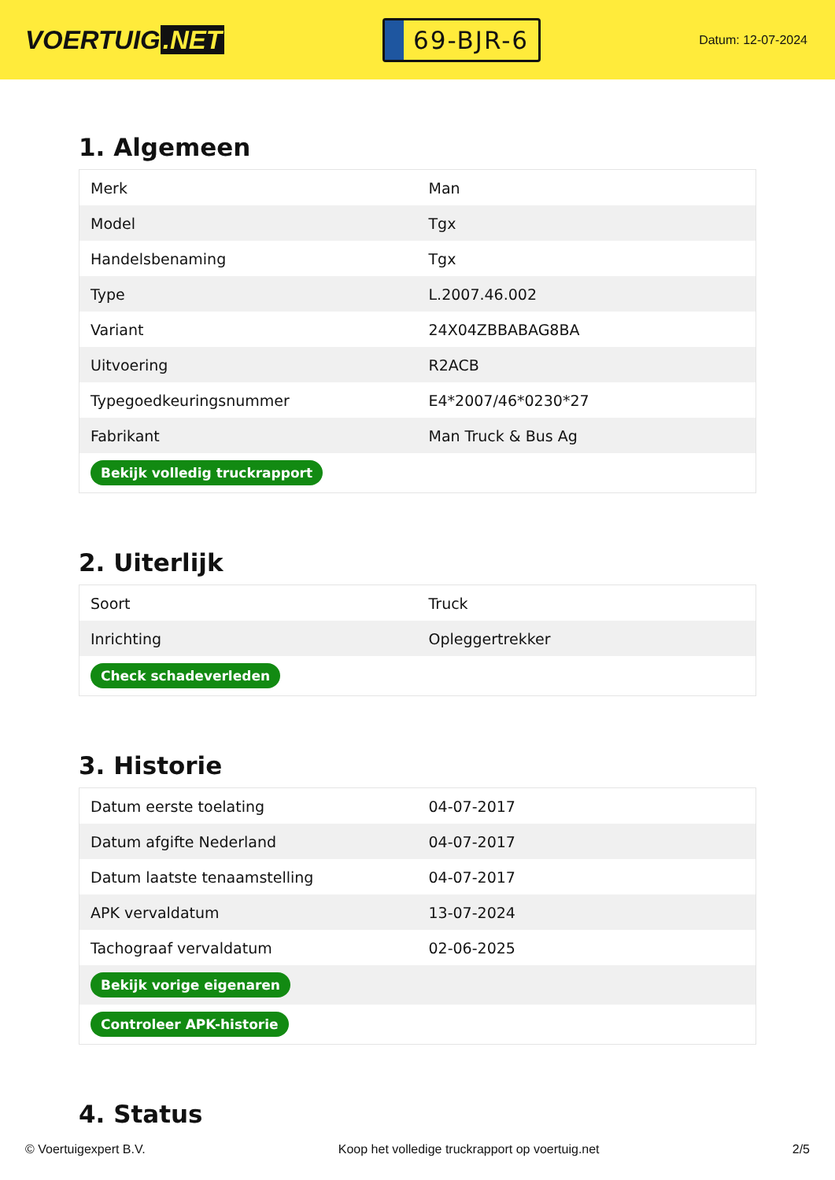VOERTUIG.NET
69-BJR-6
Datum: 12-07-2024
1. Algemeen
| Merk | Man |
| Model | Tgx |
| Handelsbenaming | Tgx |
| Type | L.2007.46.002 |
| Variant | 24X04ZBBABAG8BA |
| Uitvoering | R2ACB |
| Typegoedkeuringsnummer | E4*2007/46*0230*27 |
| Fabrikant | Man Truck & Bus Ag |
| Bekijk volledig truckrapport | |
2. Uiterlijk
| Soort | Truck |
| Inrichting | Opleggertrekker |
| Check schadeverleden | |
3. Historie
| Datum eerste toelating | 04-07-2017 |
| Datum afgifte Nederland | 04-07-2017 |
| Datum laatste tenaamstelling | 04-07-2017 |
| APK vervaldatum | 13-07-2024 |
| Tachograaf vervaldatum | 02-06-2025 |
| Bekijk vorige eigenaren | |
| Controleer APK-historie | |
4. Status
© Voertuigexpert B.V. Koop het volledige truckrapport op voertuig.net 2/5